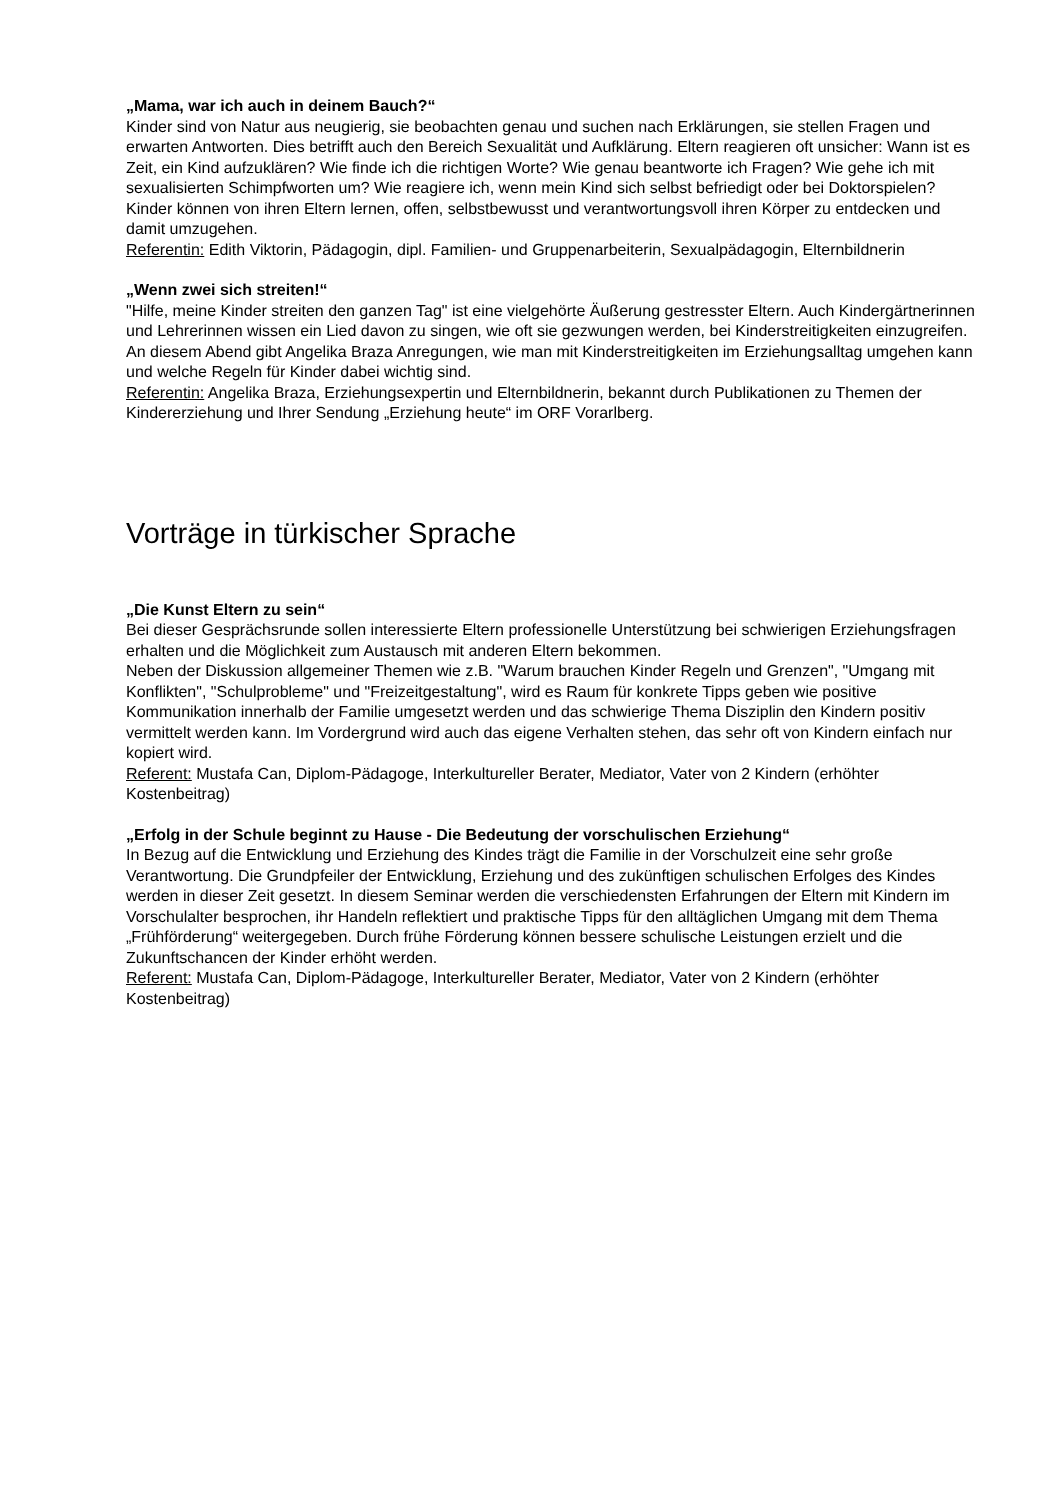„Mama, war ich auch in deinem Bauch?“
Kinder sind von Natur aus neugierig, sie beobachten genau und suchen nach Erklärungen, sie stellen Fragen und erwarten Antworten. Dies betrifft auch den Bereich Sexualität und Aufklärung. Eltern reagieren oft unsicher: Wann ist es Zeit, ein Kind aufzuklären? Wie finde ich die richtigen Worte? Wie genau beantworte ich Fragen? Wie gehe ich mit sexualisierten Schimpfworten um? Wie reagiere ich, wenn mein Kind sich selbst befriedigt oder bei Doktorspielen?
Kinder können von ihren Eltern lernen, offen, selbstbewusst und verantwortungsvoll ihren Körper zu entdecken und damit umzugehen.
Referentin: Edith Viktorin, Pädagogin, dipl. Familien- und Gruppenarbeiterin, Sexualpädagogin, Elternbildnerin
„Wenn zwei sich streiten!“
"Hilfe, meine Kinder streiten den ganzen Tag" ist eine vielgehörte Äußerung gestresster Eltern. Auch Kindergärtnerinnen und Lehrerinnen wissen ein Lied davon zu singen, wie oft sie gezwungen werden, bei Kinderstreitigkeiten einzugreifen.
An diesem Abend gibt Angelika Braza Anregungen, wie man mit Kinderstreitigkeiten im Erziehungsalltag umgehen kann und welche Regeln für Kinder dabei wichtig sind.
Referentin: Angelika Braza, Erziehungsexpertin und Elternbildnerin, bekannt durch Publikationen zu Themen der Kindererziehung und Ihrer Sendung „Erziehung heute“ im ORF Vorarlberg.
Vorträge in türkischer Sprache
„Die Kunst Eltern zu sein“
Bei dieser Gesprächsrunde sollen interessierte Eltern professionelle Unterstützung bei schwierigen Erziehungsfragen erhalten und die Möglichkeit zum Austausch mit anderen Eltern bekommen.
Neben der Diskussion allgemeiner Themen wie z.B. "Warum brauchen Kinder Regeln und Grenzen", "Umgang mit Konflikten", "Schulprobleme" und "Freizeitgestaltung", wird es Raum für konkrete Tipps geben wie positive Kommunikation innerhalb der Familie umgesetzt werden und das schwierige Thema Disziplin den Kindern positiv vermittelt werden kann. Im Vordergrund wird auch das eigene Verhalten stehen, das sehr oft von Kindern einfach nur kopiert wird.
Referent: Mustafa Can, Diplom-Pädagoge, Interkultureller Berater, Mediator, Vater von 2 Kindern (erhöhter Kostenbeitrag)
„Erfolg in der Schule beginnt zu Hause - Die Bedeutung der vorschulischen Erziehung“
In Bezug auf die Entwicklung und Erziehung des Kindes trägt die Familie in der Vorschulzeit eine sehr große Verantwortung. Die Grundpfeiler der Entwicklung, Erziehung und des zukünftigen schulischen Erfolges des Kindes werden in dieser Zeit gesetzt. In diesem Seminar werden die verschiedensten Erfahrungen der Eltern mit Kindern im Vorschulalter besprochen, ihr Handeln reflektiert und praktische Tipps für den alltäglichen Umgang mit dem Thema „Frühförderung“ weitergegeben. Durch frühe Förderung können bessere schulische Leistungen erzielt und die Zukunftschancen der Kinder erhöht werden.
Referent: Mustafa Can, Diplom-Pädagoge, Interkultureller Berater, Mediator, Vater von 2 Kindern (erhöhter Kostenbeitrag)